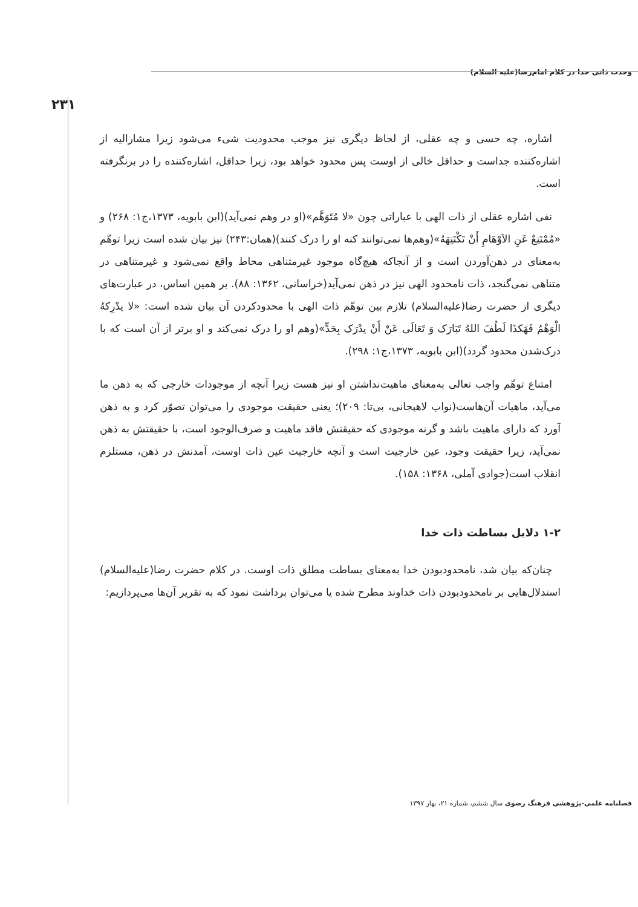وحدت ذاتی خدا در کلام امام‌رضا(علیه السلام)
۲۳۱
اشاره، چه حسی و چه عقلی، از لحاظ دیگری نیز موجب محدودیت شیء می‌شود زیرا مشارالیه از اشاره‌کننده جداست و حداقل خالی از اوست پس محدود خواهد بود، زیرا حداقل، اشاره‌کننده را در برنگرفته است.
نفی اشاره عقلی از ذات الهی با عباراتی چون «لا مُتَوَهَّم»(او در وهم نمی‌آید)(ابن بابویه، ۱۳۷۳،ج۱: ۲۶۸) و «مُمْتَنِعٌ عَنِ الاَوْهَامِ أَنْ تَکْتَنِهَهُ»(وهم‌ها نمی‌توانند کنه او را درک کنند)(همان:۲۴۳) نیز بیان شده است زیرا توهّم به‌معنای در ذهن‌آوردن است و از آنجاکه هیچ‌گاه موجود غیرمتناهی محاط واقع نمی‌شود و غیرمتناهی در متناهی نمی‌گنجد، ذات نامحدود الهی نیز در ذهن نمی‌آید(خراسانی، ۱۳۶۲: ۸۸). بر همین اساس، در عبارت‌های دیگری از حضرت رضا(علیه‌السلام) تلازم بین توهّم ذات الهی با محدودکردن آن بیان شده است: «لا یدْرِکهُ الْوَهْمُ فَهَکذَا لَطُفَ اللهُ تَبَارَک وَ تَعَالَی عَنْ أَنْ یدْرَک بِحَدٍّ»(وهم او را درک نمی‌کند و او برتر از آن است که با درک‌شدن محدود گردد)(ابن بابویه، ۱۳۷۳،ج۱: ۲۹۸).
امتناع توهّم واجب تعالی به‌معنای ماهیت‌نداشتن او نیز هست زیرا آنچه از موجودات خارجی که به ذهن ما می‌آید، ماهیات آن‌هاست(نواب لاهیجانی، بی‌تا: ۲۰۹)؛ یعنی حقیقت موجودی را می‌توان تصوّر کرد و به ذهن آورد که دارای ماهیت باشد و گرنه موجودی که حقیقتش فاقد ماهیت و صرف‌الوجود است، با حقیقتش به ذهن نمی‌آید، زیرا حقیقت وجود، عین خارجیت است و آنچه خارجیت عین ذات اوست، آمدنش در ذهن، مستلزم انقلاب است(جوادی آملی، ۱۳۶۸: ۱۵۸).
۱-۲ دلایل بساطت ذات خدا
چنان‌که بیان شد، نامحدودبودن خدا به‌معنای بساطت مطلق ذات اوست. در کلام حضرت رضا(علیه‌السلام) استدلال‌هایی بر نامحدودبودن ذات خداوند مطرح شده یا می‌توان برداشت نمود که به تقریر آن‌ها می‌پردازیم:
فصلنامه علمی-پژوهشی فرهنگ رضوی سال ششم، شماره ۲۱، بهار ۱۳۹۷